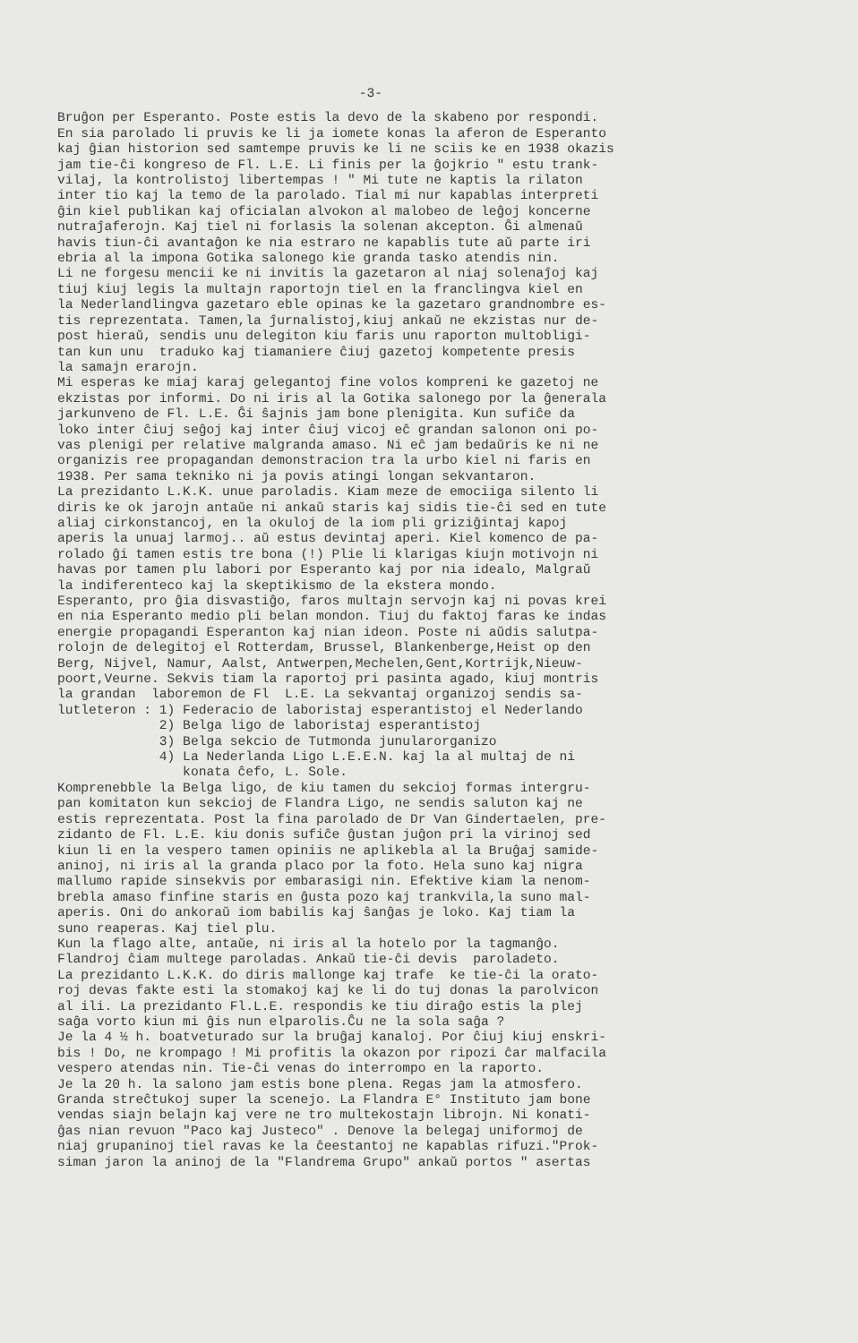-3-
Bruĝon per Esperanto. Poste estis la devo de la skabeno por respondi. En sia parolado li pruvis ke li ja iomete konas la aferon de Esperanto kaj ĝian historion sed samtempe pruvis ke li ne sciis ke en 1938 okazis jam tie-ĉi kongreso de Fl. L.E. Li finis per la ĝojkrio " estu trank- vilaj, la kontrolistoj libertempas ! " Mi tute ne kaptis la rilaton inter tio kaj la temo de la parolado. Tial mi nur kapablas interpreti ĝin kiel publikan kaj oficialan alvokon al malobeo de leĝoj koncerne nutraĵaferojn. Kaj tiel ni forlasis la solenan akcepton. Ĝi almenaŭ havis tiun-ĉi avantaĝon ke nia estraro ne kapablis tute aŭ parte iri ebria al la impona Gotika salonego kie granda tasko atendis nin. Li ne forgesu mencii ke ni invitis la gazetaron al niaj solenaĵoj kaj tiuj kiuj legis la multajn raportojn tiel en la franclingva kiel en la Nederlandlingva gazetaro eble opinas ke la gazetaro grandnombre es- tis reprezentata. Tamen,la ĵurnalistoj,kiuj ankaŭ ne ekzistas nur de- post hieraŭ, sendis unu delegiton kiu faris unu raporton multobligi- tan kun unu traduko kaj tiamaniere ĉiuj gazetoj kompetente presis la samajn erarojn. Mi esperas ke miaj karaj gelegantoj fine volos kompreni ke gazetoj ne ekzistas por informi. Do ni iris al la Gotika salonego por la ĝenerala jarkunveno de Fl. L.E. Ĝi ŝajnis jam bone plenigita. Kun sufiĉe da loko inter ĉiuj seĝoj kaj inter ĉiuj vicoj eĉ grandan salonon oni po- vas plenigi per relative malgranda amaso. Ni eĉ jam bedaŭris ke ni ne organizis ree propagandan demonstracion tra la urbo kiel ni faris en 1938. Per sama tekniko ni ja povis atingi longan sekvantaron. La prezidanto L.K.K. unue paroladis. Kiam meze de emociiga silento li diris ke ok jarojn antaŭe ni ankaŭ staris kaj sidis tie-ĉi sed en tute aliaj cirkonstancoj, en la okuloj de la iom pli griziĝintaj kapoj aperis la unuaj larmoj.. aŭ estus devintaj aperi. Kiel komenco de pa- rolado ĝi tamen estis tre bona (!) Plie li klarigas kiujn motivojn ni havas por tamen plu labori por Esperanto kaj por nia idealo, Malgraŭ la indiferenteco kaj la skeptikismo de la ekstera mondo. Esperanto, pro ĝia disvastiĝo, faros multajn servojn kaj ni povas krei en nia Esperanto medio pli belan mondon. Tiuj du faktoj faras ke indas energie propagandi Esperanton kaj nian ideon. Poste ni aŭdis salutpa- rolojn de delegitoj el Rotterdam, Brussel, Blankenberge,Heist op den Berg, Nijvel, Namur, Aalst, Antwerpen,Mechelen,Gent,Kortrijk,Nieuw- poort,Veurne. Sekvis tiam la raportoj pri pasinta agado, kiuj montris la grandan laboremon de Fl L.E. La sekvantaj organizoj sendis sa- lutleteron : 1) Federacio de laboristaj esperantistoj el Nederlando 2) Belga ligo de laboristaj esperantistoj 3) Belga sekcio de Tutmonda junularorganizo 4) La Nederlanda Ligo L.E.E.N. kaj la al multaj de ni konata ĉefo, L. Sole. Komprenebble la Belga ligo, de kiu tamen du sekcioj formas intergru- pan komitaton kun sekcioj de Flandra Ligo, ne sendis saluton kaj ne estis reprezentata. Post la fina parolado de Dr Van Gindertaelen, pre- zidanto de Fl. L.E. kiu donis sufiĉe ĝustan juĝon pri la virinoj sed kiun li en la vespero tamen opiniis ne aplikebla al la Bruĝaj samide- aninoj, ni iris al la granda placo por la foto. Hela suno kaj nigra mallumo rapide sinsekvis por embarasigi nin. Efektive kiam la nenom- brebla amaso finfine staris en ĝusta pozo kaj trankvila,la suno mal- aperis. Oni do ankoraŭ iom babilis kaj ŝanĝas je loko. Kaj tiam la suno reaperas. Kaj tiel plu. Kun la flago alte, antaŭe, ni iris al la hotelo por la tagmanĝo. Flandroj ĉiam multege paroladas. Ankaŭ tie-ĉi devis paroladeto. La prezidanto L.K.K. do diris mallonge kaj trafe ke tie-ĉi la orato- roj devas fakte esti la stomakoj kaj ke li do tuj donas la parolvicon al ili. La prezidanto Fl.L.E. respondis ke tiu diraĝo estis la plej saĝa vorto kiun mi ĝis nun elparolis.Ĉu ne la sola saĝa ? Je la 4 ½ h. boatveturado sur la bruĝaj kanaloj. Por ĉiuj kiuj enskri- bis ! Do, ne krompago ! Mi profitis la okazon por ripozi ĉar malfacila vespero atendas nin. Tie-ĉi venas do interrompo en la raporto. Je la 20 h. la salono jam estis bone plena. Regas jam la atmosfero. Granda streĉtukoj super la scenejo. La Flandra E° Instituto jam bone vendas siajn belajn kaj vere ne tro multekostajn librojn. Ni konati- ĝas nian revuon "Paco kaj Justeco" . Denove la belegaj uniformoj de niaj grupaninoj tiel ravas ke la ĉeestantoj ne kapablas rifuzi."Prok- siman jaron la aninoj de la "Flandrema Grupo" ankaŭ portos " asertas